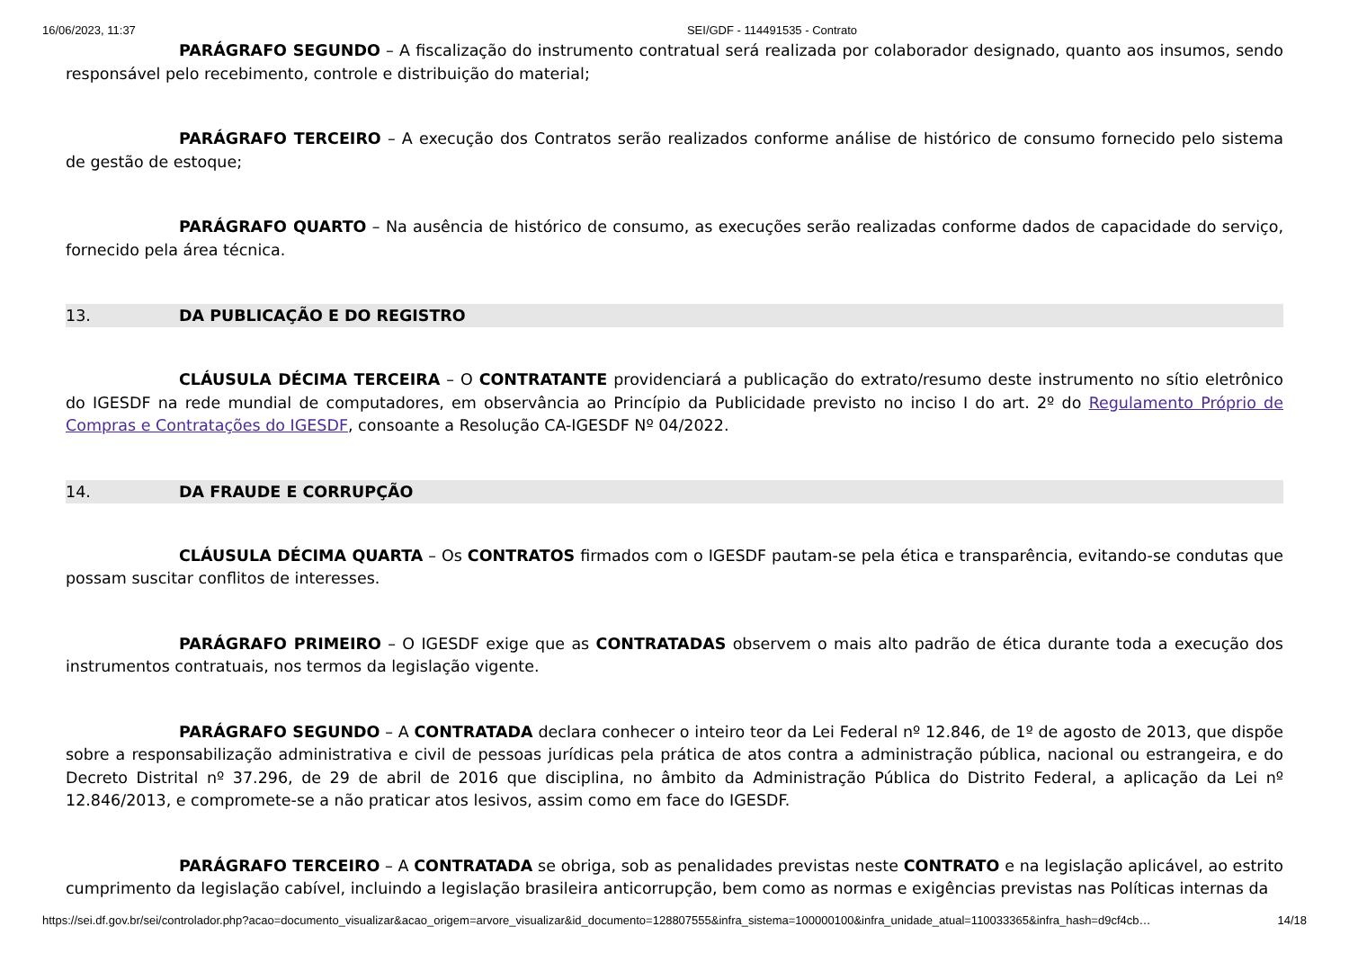16/06/2023, 11:37 SEI/GDF - 114491535 - Contrato
PARÁGRAFO SEGUNDO – A fiscalização do instrumento contratual será realizada por colaborador designado, quanto aos insumos, sendo responsável pelo recebimento, controle e distribuição do material;
PARÁGRAFO TERCEIRO – A execução dos Contratos serão realizados conforme análise de histórico de consumo fornecido pelo sistema de gestão de estoque;
PARÁGRAFO QUARTO – Na ausência de histórico de consumo, as execuções serão realizadas conforme dados de capacidade do serviço, fornecido pela área técnica.
13. DA PUBLICAÇÃO E DO REGISTRO
CLÁUSULA DÉCIMA TERCEIRA – O CONTRATANTE providenciará a publicação do extrato/resumo deste instrumento no sítio eletrônico do IGESDF na rede mundial de computadores, em observância ao Princípio da Publicidade previsto no inciso I do art. 2º do Regulamento Próprio de Compras e Contratações do IGESDF, consoante a Resolução CA-IGESDF Nº 04/2022.
14. DA FRAUDE E CORRUPÇÃO
CLÁUSULA DÉCIMA QUARTA – Os CONTRATOS firmados com o IGESDF pautam-se pela ética e transparência, evitando-se condutas que possam suscitar conflitos de interesses.
PARÁGRAFO PRIMEIRO – O IGESDF exige que as CONTRATADAS observem o mais alto padrão de ética durante toda a execução dos instrumentos contratuais, nos termos da legislação vigente.
PARÁGRAFO SEGUNDO – A CONTRATADA declara conhecer o inteiro teor da Lei Federal nº 12.846, de 1º de agosto de 2013, que dispõe sobre a responsabilização administrativa e civil de pessoas jurídicas pela prática de atos contra a administração pública, nacional ou estrangeira, e do Decreto Distrital nº 37.296, de 29 de abril de 2016 que disciplina, no âmbito da Administração Pública do Distrito Federal, a aplicação da Lei nº 12.846/2013, e compromete-se a não praticar atos lesivos, assim como em face do IGESDF.
PARÁGRAFO TERCEIRO – A CONTRATADA se obriga, sob as penalidades previstas neste CONTRATO e na legislação aplicável, ao estrito cumprimento da legislação cabível, incluindo a legislação brasileira anticorrupção, bem como as normas e exigências previstas nas Políticas internas da
https://sei.df.gov.br/sei/controlador.php?acao=documento_visualizar&acao_origem=arvore_visualizar&id_documento=128807555&infra_sistema=100000100&infra_unidade_atual=110033365&infra_hash=d9cf4cb… 14/18